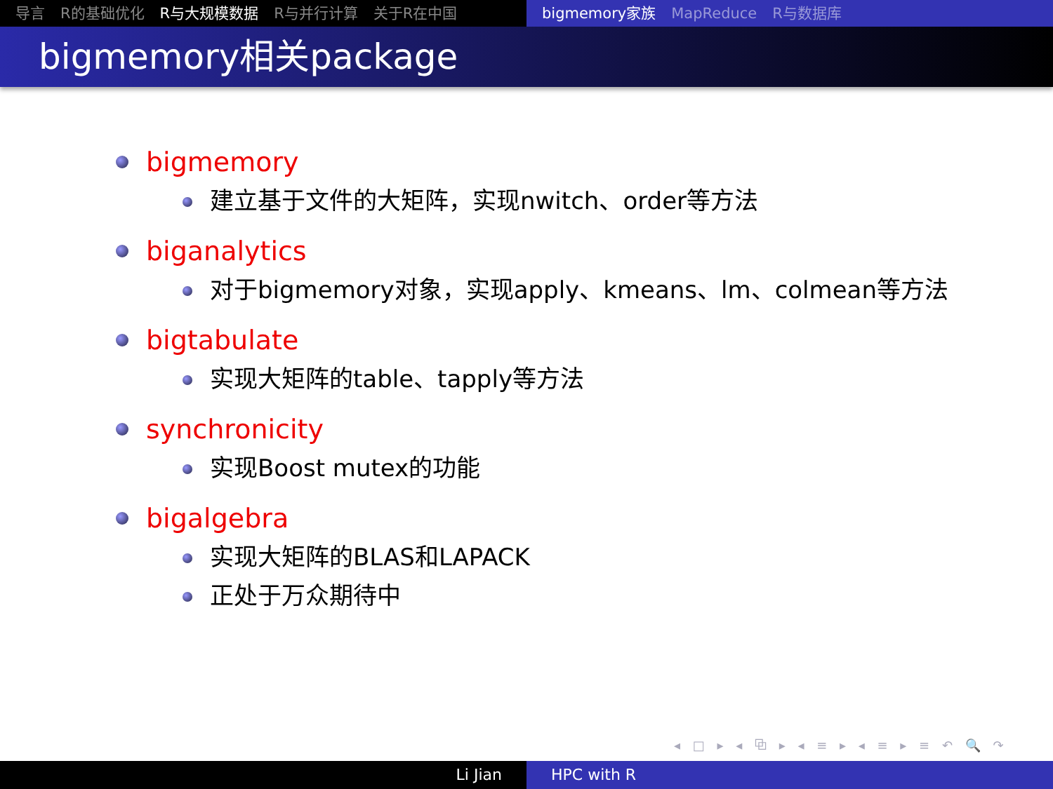导言 R的基础优化 R与大规模数据 R与并行计算 关于R在中国 bigmemory家族 MapReduce R与数据库
bigmemory相关package
bigmemory
建立基于文件的大矩阵，实现nwitch、order等方法
biganalytics
对于bigmemory对象，实现apply、kmeans、lm、colmean等方法
bigtabulate
实现大矩阵的table、tapply等方法
synchronicity
实现Boost mutex的功能
bigalgebra
实现大矩阵的BLAS和LAPACK
正处于万众期待中
◂ □ ▸ ◂ ⧉ ▸ ◂ ≡ ▸ ◂ ≡ ▸ ≡ ↶ 🔍 ↷
Li Jian HPC with R